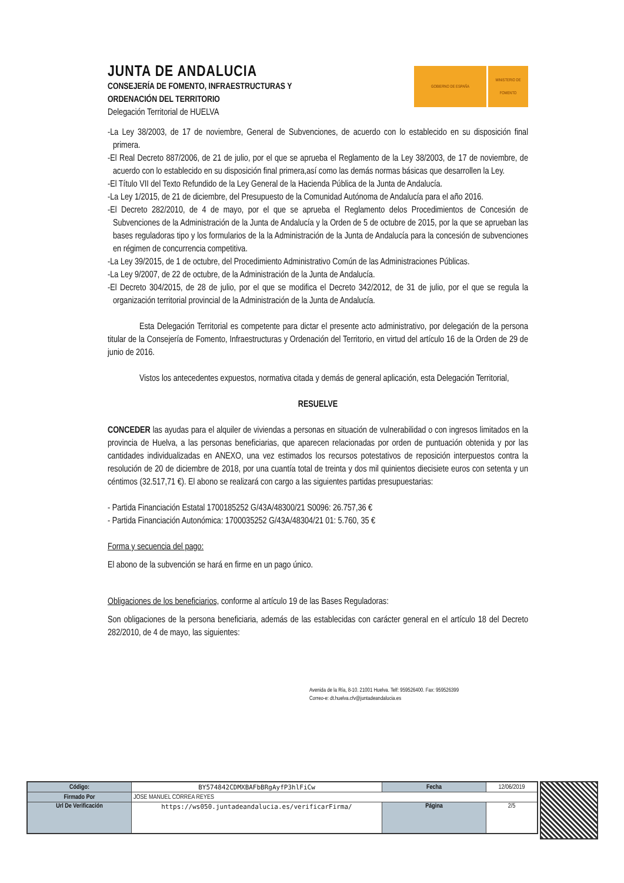JUNTA DE ANDALUCIA
CONSEJERÍA DE FOMENTO, INFRAESTRUCTURAS Y
ORDENACIÓN DEL TERRITORIO
Delegación Territorial de HUELVA
GOBIERNO DE ESPAÑA MINISTERIO DE FOMENTO
-La Ley 38/2003, de 17 de noviembre, General de Subvenciones, de acuerdo con lo establecido en su disposición final primera.
-El Real Decreto 887/2006, de 21 de julio, por el que se aprueba el Reglamento de la Ley 38/2003, de 17 de noviembre, de acuerdo con lo establecido en su disposición final primera,así como las demás normas básicas que desarrollen la Ley.
-El Título VII del Texto Refundido de la Ley General de la Hacienda Pública de la Junta de Andalucía.
-La Ley 1/2015, de 21 de diciembre, del Presupuesto de la Comunidad Autónoma de Andalucía para el año 2016.
-El Decreto 282/2010, de 4 de mayo, por el que se aprueba el Reglamento delos Procedimientos de Concesión de Subvenciones de la Administración de la Junta de Andalucía y la Orden de 5 de octubre de 2015, por la que se aprueban las bases reguladoras tipo y los formularios de la la Administración de la Junta de Andalucía para la concesión de subvenciones en régimen de concurrencia competitiva.
-La Ley 39/2015, de 1 de octubre, del Procedimiento Administrativo Común de las Administraciones Públicas.
-La Ley 9/2007, de 22 de octubre, de la Administración de la Junta de Andalucía.
-El Decreto 304/2015, de 28 de julio, por el que se modifica el Decreto 342/2012, de 31 de julio, por el que se regula la organización territorial provincial de la Administración de la Junta de Andalucía.
Esta Delegación Territorial es competente para dictar el presente acto administrativo, por delegación de la persona titular de la Consejería de Fomento, Infraestructuras y Ordenación del Territorio, en virtud del artículo 16 de la Orden de 29 de junio de 2016.
Vistos los antecedentes expuestos, normativa citada y demás de general aplicación, esta Delegación Territorial,
RESUELVE
CONCEDER las ayudas para el alquiler de viviendas a personas en situación de vulnerabilidad o con ingresos limitados en la provincia de Huelva, a las personas beneficiarias, que aparecen relacionadas por orden de puntuación obtenida y por las cantidades individualizadas en ANEXO, una vez estimados los recursos potestativos de reposición interpuestos contra la resolución de 20 de diciembre de 2018, por una cuantía total de treinta y dos mil quinientos diecisiete euros con setenta y un céntimos (32.517,71 €). El abono se realizará con cargo a las siguientes partidas presupuestarias:
- Partida Financiación Estatal 1700185252 G/43A/48300/21 S0096: 26.757,36 €
- Partida Financiación Autonómica: 1700035252 G/43A/48304/21 01: 5.760, 35 €
Forma y secuencia del pago:
El abono de la subvención se hará en firme en un pago único.
Obligaciones de los beneficiarios, conforme al artículo 19 de las Bases Reguladoras:
Son obligaciones de la persona beneficiaria, además de las establecidas con carácter general en el artículo 18 del Decreto 282/2010, de 4 de mayo, las siguientes:
Avenida de la Ría, 8-10. 21001 Huelva. Telf: 959526400. Fax: 959526399
Correo-e: dt.huelva.cfv@juntadeandalucia.es
| Código: | BY574842CDMXBAFbBRgAyfP3hlFiCw | Fecha | 12/06/2019 |
| Firmado Por | JOSE MANUEL CORREA REYES | | |
| Url De Verificación | https://ws050.juntadeandalucia.es/verificarFirma/ | Página | 2/5 |